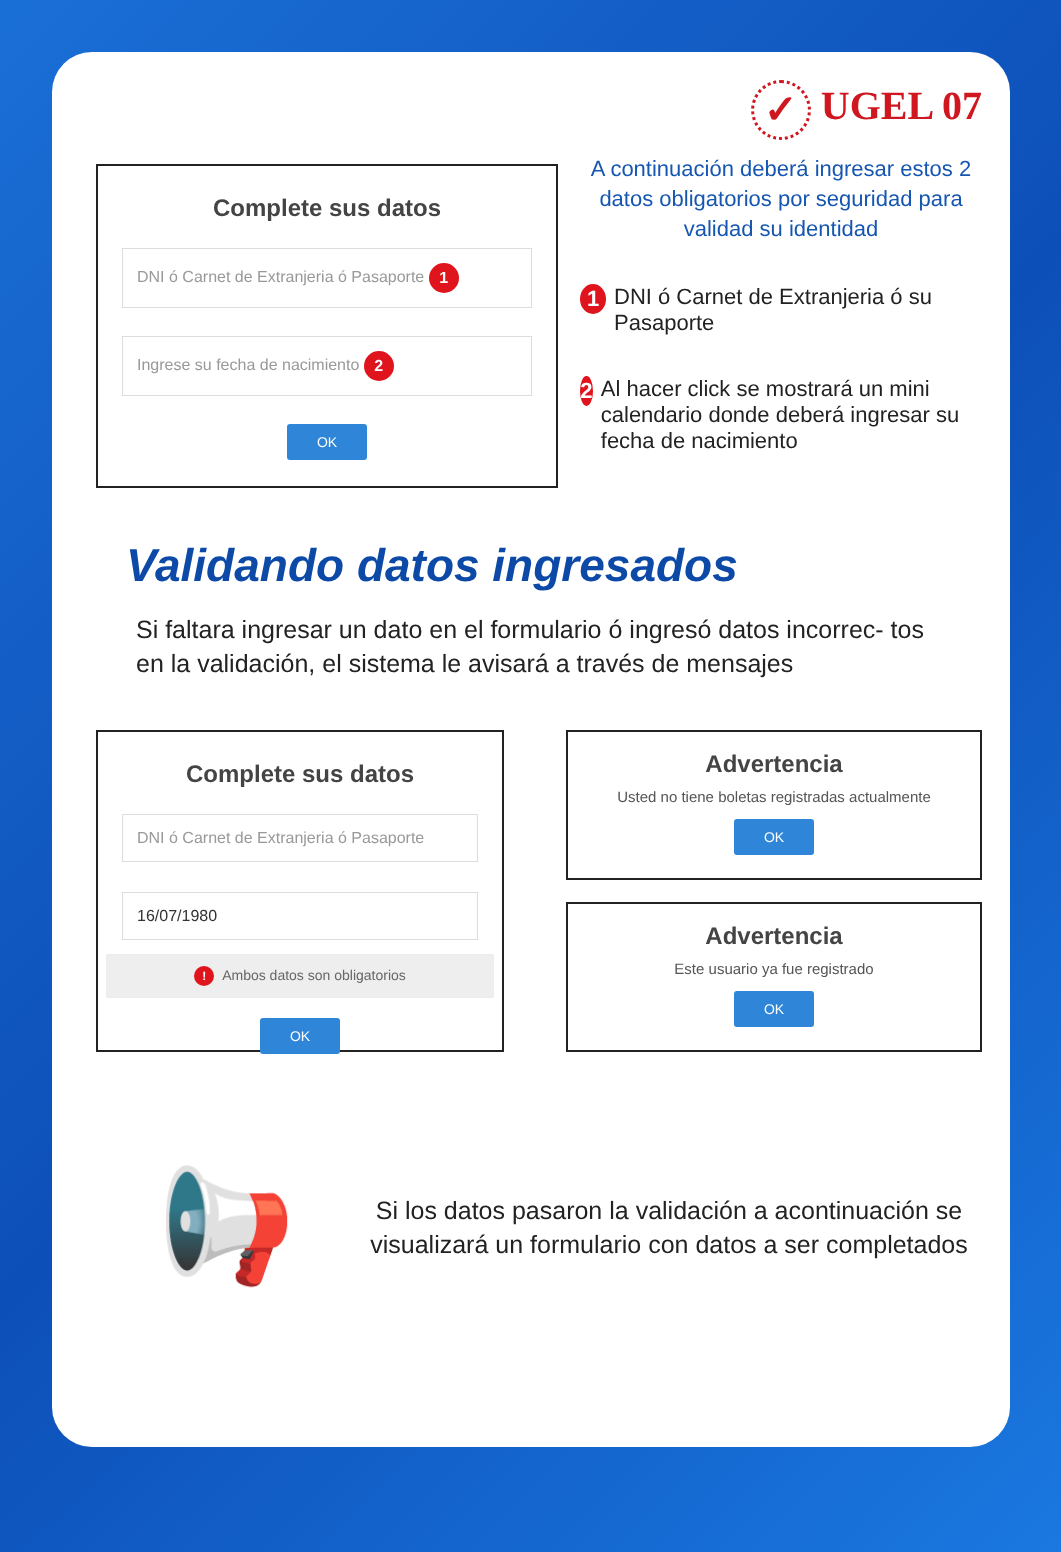✓ UGEL 07
Complete sus datos
DNI ó Carnet de Extranjeria ó Pasaporte 1
Ingrese su fecha de nacimiento 2
OK
A continuación deberá ingresar estos 2 datos obligatorios por seguridad para validad su identidad
1
DNI ó Carnet de Extranjeria ó su Pasaporte
2
Al hacer click se mostrará un mini calendario donde deberá ingresar su fecha de nacimiento
Validando datos ingresados
Si faltara ingresar un dato en el formulario ó ingresó datos incorrec- tos en la validación, el sistema le avisará a través de mensajes
Complete sus datos
DNI ó Carnet de Extranjeria ó Pasaporte
16/07/1980
! Ambos datos son obligatorios
OK
Advertencia
Usted no tiene boletas registradas actualmente
OK
Advertencia
Este usuario ya fue registrado
OK
📢
Si los datos pasaron la validación a acontinuación se visualizará un formulario con datos a ser completados